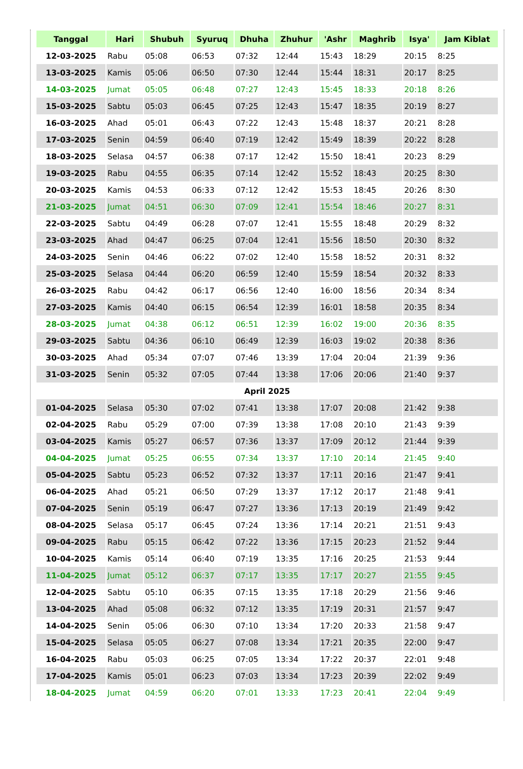| Tanggal | Hari | Shubuh | Syuruq | Dhuha | Zhuhur | 'Ashr | Maghrib | Isya' | Jam Kiblat |
| --- | --- | --- | --- | --- | --- | --- | --- | --- | --- |
| 12-03-2025 | Rabu | 05:08 | 06:53 | 07:32 | 12:44 | 15:43 | 18:29 | 20:15 | 8:25 |
| 13-03-2025 | Kamis | 05:06 | 06:50 | 07:30 | 12:44 | 15:44 | 18:31 | 20:17 | 8:25 |
| 14-03-2025 | Jumat | 05:05 | 06:48 | 07:27 | 12:43 | 15:45 | 18:33 | 20:18 | 8:26 |
| 15-03-2025 | Sabtu | 05:03 | 06:45 | 07:25 | 12:43 | 15:47 | 18:35 | 20:19 | 8:27 |
| 16-03-2025 | Ahad | 05:01 | 06:43 | 07:22 | 12:43 | 15:48 | 18:37 | 20:21 | 8:28 |
| 17-03-2025 | Senin | 04:59 | 06:40 | 07:19 | 12:42 | 15:49 | 18:39 | 20:22 | 8:28 |
| 18-03-2025 | Selasa | 04:57 | 06:38 | 07:17 | 12:42 | 15:50 | 18:41 | 20:23 | 8:29 |
| 19-03-2025 | Rabu | 04:55 | 06:35 | 07:14 | 12:42 | 15:52 | 18:43 | 20:25 | 8:30 |
| 20-03-2025 | Kamis | 04:53 | 06:33 | 07:12 | 12:42 | 15:53 | 18:45 | 20:26 | 8:30 |
| 21-03-2025 | Jumat | 04:51 | 06:30 | 07:09 | 12:41 | 15:54 | 18:46 | 20:27 | 8:31 |
| 22-03-2025 | Sabtu | 04:49 | 06:28 | 07:07 | 12:41 | 15:55 | 18:48 | 20:29 | 8:32 |
| 23-03-2025 | Ahad | 04:47 | 06:25 | 07:04 | 12:41 | 15:56 | 18:50 | 20:30 | 8:32 |
| 24-03-2025 | Senin | 04:46 | 06:22 | 07:02 | 12:40 | 15:58 | 18:52 | 20:31 | 8:32 |
| 25-03-2025 | Selasa | 04:44 | 06:20 | 06:59 | 12:40 | 15:59 | 18:54 | 20:32 | 8:33 |
| 26-03-2025 | Rabu | 04:42 | 06:17 | 06:56 | 12:40 | 16:00 | 18:56 | 20:34 | 8:34 |
| 27-03-2025 | Kamis | 04:40 | 06:15 | 06:54 | 12:39 | 16:01 | 18:58 | 20:35 | 8:34 |
| 28-03-2025 | Jumat | 04:38 | 06:12 | 06:51 | 12:39 | 16:02 | 19:00 | 20:36 | 8:35 |
| 29-03-2025 | Sabtu | 04:36 | 06:10 | 06:49 | 12:39 | 16:03 | 19:02 | 20:38 | 8:36 |
| 30-03-2025 | Ahad | 05:34 | 07:07 | 07:46 | 13:39 | 17:04 | 20:04 | 21:39 | 9:36 |
| 31-03-2025 | Senin | 05:32 | 07:05 | 07:44 | 13:38 | 17:06 | 20:06 | 21:40 | 9:37 |
| April 2025 | | | | | | | | | |
| 01-04-2025 | Selasa | 05:30 | 07:02 | 07:41 | 13:38 | 17:07 | 20:08 | 21:42 | 9:38 |
| 02-04-2025 | Rabu | 05:29 | 07:00 | 07:39 | 13:38 | 17:08 | 20:10 | 21:43 | 9:39 |
| 03-04-2025 | Kamis | 05:27 | 06:57 | 07:36 | 13:37 | 17:09 | 20:12 | 21:44 | 9:39 |
| 04-04-2025 | Jumat | 05:25 | 06:55 | 07:34 | 13:37 | 17:10 | 20:14 | 21:45 | 9:40 |
| 05-04-2025 | Sabtu | 05:23 | 06:52 | 07:32 | 13:37 | 17:11 | 20:16 | 21:47 | 9:41 |
| 06-04-2025 | Ahad | 05:21 | 06:50 | 07:29 | 13:37 | 17:12 | 20:17 | 21:48 | 9:41 |
| 07-04-2025 | Senin | 05:19 | 06:47 | 07:27 | 13:36 | 17:13 | 20:19 | 21:49 | 9:42 |
| 08-04-2025 | Selasa | 05:17 | 06:45 | 07:24 | 13:36 | 17:14 | 20:21 | 21:51 | 9:43 |
| 09-04-2025 | Rabu | 05:15 | 06:42 | 07:22 | 13:36 | 17:15 | 20:23 | 21:52 | 9:44 |
| 10-04-2025 | Kamis | 05:14 | 06:40 | 07:19 | 13:35 | 17:16 | 20:25 | 21:53 | 9:44 |
| 11-04-2025 | Jumat | 05:12 | 06:37 | 07:17 | 13:35 | 17:17 | 20:27 | 21:55 | 9:45 |
| 12-04-2025 | Sabtu | 05:10 | 06:35 | 07:15 | 13:35 | 17:18 | 20:29 | 21:56 | 9:46 |
| 13-04-2025 | Ahad | 05:08 | 06:32 | 07:12 | 13:35 | 17:19 | 20:31 | 21:57 | 9:47 |
| 14-04-2025 | Senin | 05:06 | 06:30 | 07:10 | 13:34 | 17:20 | 20:33 | 21:58 | 9:47 |
| 15-04-2025 | Selasa | 05:05 | 06:27 | 07:08 | 13:34 | 17:21 | 20:35 | 22:00 | 9:47 |
| 16-04-2025 | Rabu | 05:03 | 06:25 | 07:05 | 13:34 | 17:22 | 20:37 | 22:01 | 9:48 |
| 17-04-2025 | Kamis | 05:01 | 06:23 | 07:03 | 13:34 | 17:23 | 20:39 | 22:02 | 9:49 |
| 18-04-2025 | Jumat | 04:59 | 06:20 | 07:01 | 13:33 | 17:23 | 20:41 | 22:04 | 9:49 |